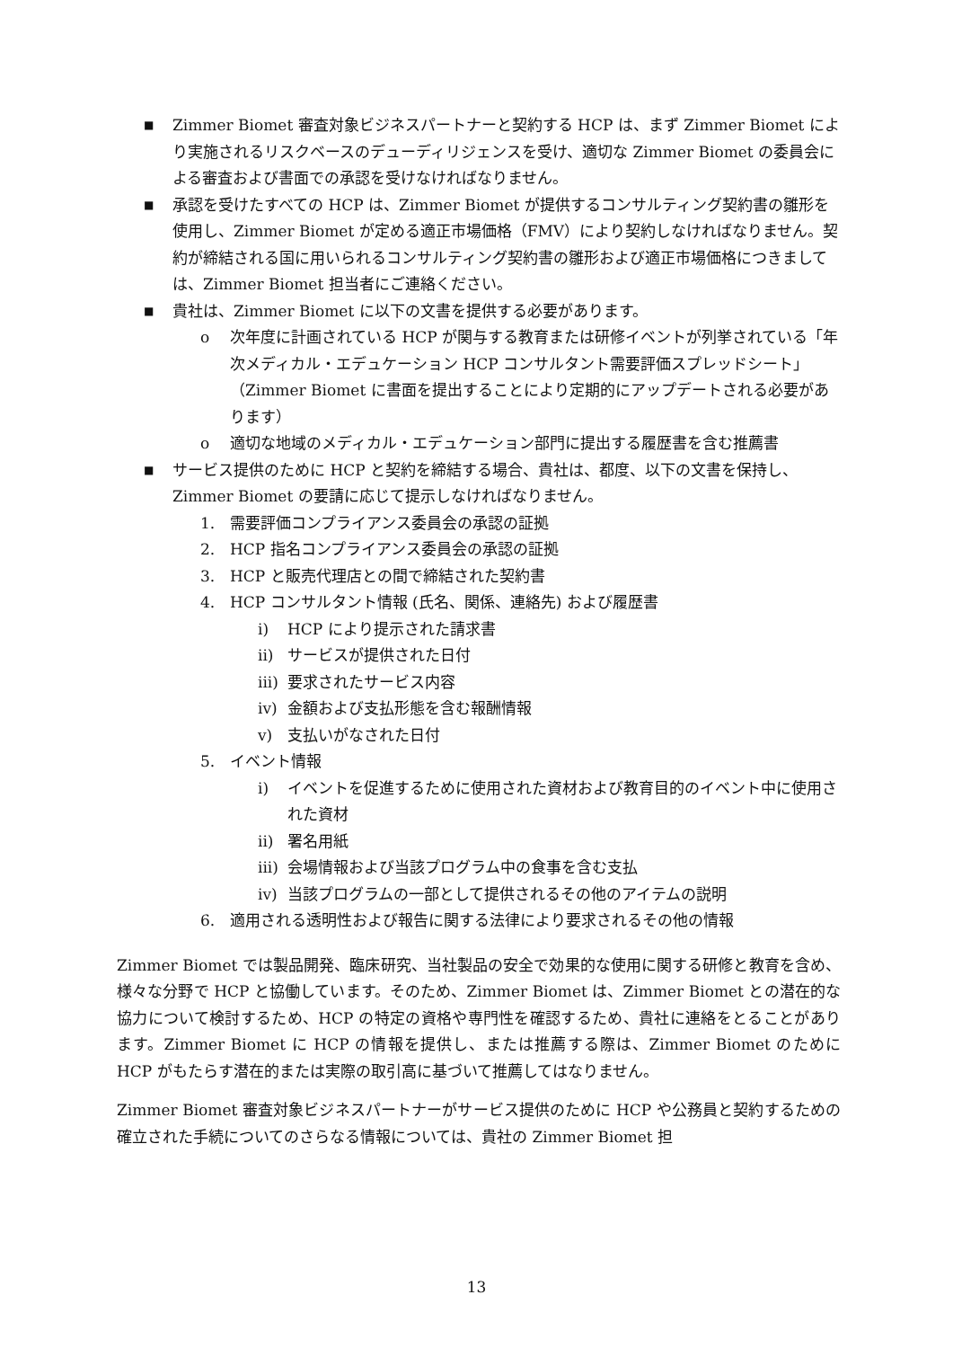■ Zimmer Biomet 審査対象ビジネスパートナーと契約する HCP は、まず Zimmer Biomet により実施されるリスクベースのデューディリジェンスを受け、適切な Zimmer Biomet の委員会による審査および書面での承認を受けなければなりません。
■ 承認を受けたすべての HCP は、Zimmer Biomet が提供するコンサルティング契約書の雛形を使用し、Zimmer Biomet が定める適正市場価格（FMV）により契約しなければなりません。契約が締結される国に用いられるコンサルティング契約書の雛形および適正市場価格につきましては、Zimmer Biomet 担当者にご連絡ください。
■ 貴社は、Zimmer Biomet に以下の文書を提供する必要があります。
o 次年度に計画されている HCP が関与する教育または研修イベントが列挙されている「年次メディカル・エデュケーション HCP コンサルタント需要評価スプレッドシート」（Zimmer Biomet に書面を提出することにより定期的にアップデートされる必要があります）
o 適切な地域のメディカル・エデュケーション部門に提出する履歴書を含む推薦書
■ サービス提供のために HCP と契約を締結する場合、貴社は、都度、以下の文書を保持し、Zimmer Biomet の要請に応じて提示しなければなりません。
1. 需要評価コンプライアンス委員会の承認の証拠
2. HCP 指名コンプライアンス委員会の承認の証拠
3. HCP と販売代理店との間で締結された契約書
4. HCP コンサルタント情報 (氏名、関係、連絡先) および履歴書
i) HCP により提示された請求書
ii) サービスが提供された日付
iii) 要求されたサービス内容
iv) 金額および支払形態を含む報酬情報
v) 支払いがなされた日付
5. イベント情報
i) イベントを促進するために使用された資材および教育目的のイベント中に使用された資材
ii) 署名用紙
iii) 会場情報および当該プログラム中の食事を含む支払
iv) 当該プログラムの一部として提供されるその他のアイテムの説明
6. 適用される透明性および報告に関する法律により要求されるその他の情報
Zimmer Biomet では製品開発、臨床研究、当社製品の安全で効果的な使用に関する研修と教育を含め、様々な分野で HCP と協働しています。そのため、Zimmer Biomet は、Zimmer Biomet との潜在的な協力について検討するため、HCP の特定の資格や専門性を確認するため、貴社に連絡をとることがあります。Zimmer Biomet に HCP の情報を提供し、または推薦する際は、Zimmer Biomet のために HCP がもたらす潜在的または実際の取引高に基づいて推薦してはなりません。
Zimmer Biomet 審査対象ビジネスパートナーがサービス提供のために HCP や公務員と契約するための確立された手続についてのさらなる情報については、貴社の Zimmer Biomet 担
13